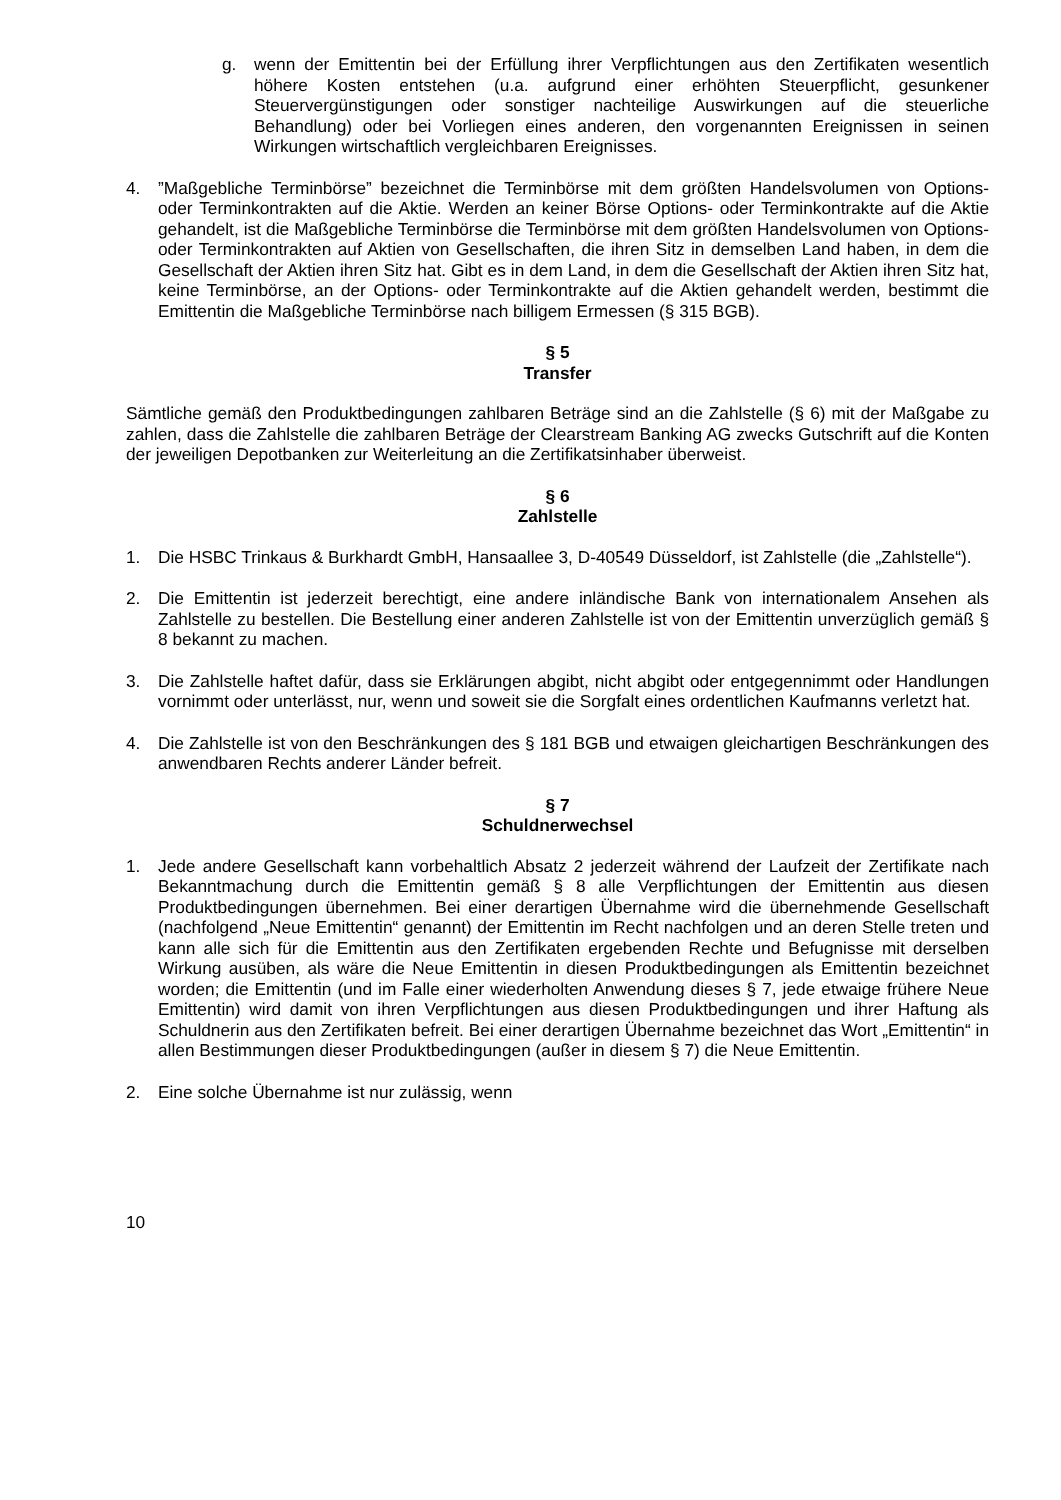g. wenn der Emittentin bei der Erfüllung ihrer Verpflichtungen aus den Zertifikaten wesentlich höhere Kosten entstehen (u.a. aufgrund einer erhöhten Steuerpflicht, gesunkener Steuervergünstigungen oder sonstiger nachteilige Auswirkungen auf die steuerliche Behandlung) oder bei Vorliegen eines anderen, den vorgenannten Ereignissen in seinen Wirkungen wirtschaftlich vergleichbaren Ereignisses.
4. ”Maßgebliche Terminbörse” bezeichnet die Terminbörse mit dem größten Handelsvolumen von Options- oder Terminkontrakten auf die Aktie. Werden an keiner Börse Options- oder Terminkontrakte auf die Aktie gehandelt, ist die Maßgebliche Terminbörse die Terminbörse mit dem größten Handelsvolumen von Options- oder Terminkontrakten auf Aktien von Gesellschaften, die ihren Sitz in demselben Land haben, in dem die Gesellschaft der Aktien ihren Sitz hat. Gibt es in dem Land, in dem die Gesellschaft der Aktien ihren Sitz hat, keine Terminbörse, an der Options- oder Terminkontrakte auf die Aktien gehandelt werden, bestimmt die Emittentin die Maßgebliche Terminbörse nach billigem Ermessen (§ 315 BGB).
§ 5
Transfer
Sämtliche gemäß den Produktbedingungen zahlbaren Beträge sind an die Zahlstelle (§ 6) mit der Maßgabe zu zahlen, dass die Zahlstelle die zahlbaren Beträge der Clearstream Banking AG zwecks Gutschrift auf die Konten der jeweiligen Depotbanken zur Weiterleitung an die Zertifikatsinhaber überweist.
§ 6
Zahlstelle
1. Die HSBC Trinkaus & Burkhardt GmbH, Hansaallee 3, D-40549 Düsseldorf, ist Zahlstelle (die „Zahlstelle“).
2. Die Emittentin ist jederzeit berechtigt, eine andere inländische Bank von internationalem Ansehen als Zahlstelle zu bestellen. Die Bestellung einer anderen Zahlstelle ist von der Emittentin unverzüglich gemäß § 8 bekannt zu machen.
3. Die Zahlstelle haftet dafür, dass sie Erklärungen abgibt, nicht abgibt oder entgegennimmt oder Handlungen vornimmt oder unterlässt, nur, wenn und soweit sie die Sorgfalt eines ordentlichen Kaufmanns verletzt hat.
4. Die Zahlstelle ist von den Beschränkungen des § 181 BGB und etwaigen gleichartigen Beschränkungen des anwendbaren Rechts anderer Länder befreit.
§ 7
Schuldnerwechsel
1. Jede andere Gesellschaft kann vorbehaltlich Absatz 2 jederzeit während der Laufzeit der Zertifikate nach Bekanntmachung durch die Emittentin gemäß § 8 alle Verpflichtungen der Emittentin aus diesen Produktbedingungen übernehmen. Bei einer derartigen Übernahme wird die übernehmende Gesellschaft (nachfolgend „Neue Emittentin“ genannt) der Emittentin im Recht nachfolgen und an deren Stelle treten und kann alle sich für die Emittentin aus den Zertifikaten ergebenden Rechte und Befugnisse mit derselben Wirkung ausüben, als wäre die Neue Emittentin in diesen Produktbedingungen als Emittentin bezeichnet worden; die Emittentin (und im Falle einer wiederholten Anwendung dieses § 7, jede etwaige frühere Neue Emittentin) wird damit von ihren Verpflichtungen aus diesen Produktbedingungen und ihrer Haftung als Schuldnerin aus den Zertifikaten befreit. Bei einer derartigen Übernahme bezeichnet das Wort „Emittentin“ in allen Bestimmungen dieser Produktbedingungen (außer in diesem § 7) die Neue Emittentin.
2. Eine solche Übernahme ist nur zulässig, wenn
10